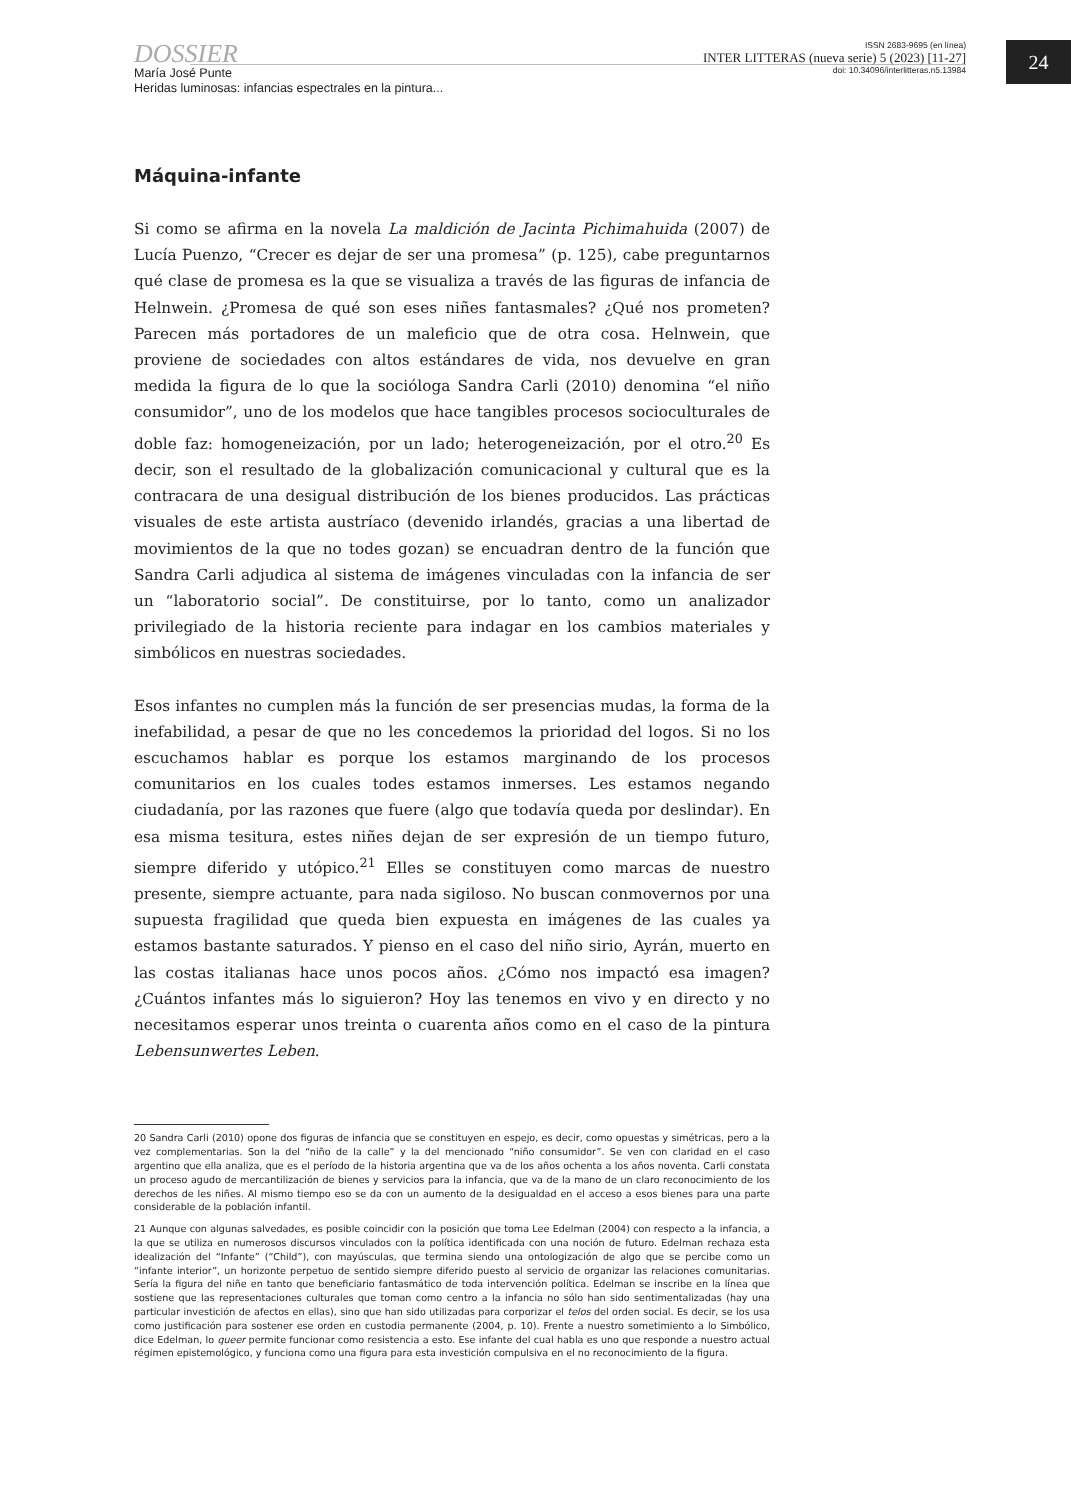DOSSIER
María José Punte
Heridas luminosas: infancias espectrales en la pintura...
ISSN 2683-9695 (en línea)
INTER LITTERAS (nueva serie) 5 (2023) [11-27]
doi: 10.34096/interlitteras.n5.13984
24
Máquina-infante
Si como se afirma en la novela La maldición de Jacinta Pichimahuida (2007) de Lucía Puenzo, “Crecer es dejar de ser una promesa” (p. 125), cabe preguntarnos qué clase de promesa es la que se visualiza a través de las figuras de infancia de Helnwein. ¿Promesa de qué son eses niñes fantasmales? ¿Qué nos prometen? Parecen más portadores de un maleficio que de otra cosa. Helnwein, que proviene de sociedades con altos estándares de vida, nos devuelve en gran medida la figura de lo que la socióloga Sandra Carli (2010) denomina “el niño consumidor”, uno de los modelos que hace tangibles procesos socioculturales de doble faz: homogeneización, por un lado; heterogeneización, por el otro.<sup>20</sup> Es decir, son el resultado de la globalización comunicacional y cultural que es la contracara de una desigual distribución de los bienes producidos. Las prácticas visuales de este artista austríaco (devenido irlandés, gracias a una libertad de movimientos de la que no todes gozan) se encuadran dentro de la función que Sandra Carli adjudica al sistema de imágenes vinculadas con la infancia de ser un “laboratorio social”. De constituirse, por lo tanto, como un analizador privilegiado de la historia reciente para indagar en los cambios materiales y simbólicos en nuestras sociedades.
Esos infantes no cumplen más la función de ser presencias mudas, la forma de la inefabilidad, a pesar de que no les concedemos la prioridad del logos. Si no los escuchamos hablar es porque los estamos marginando de los procesos comunitarios en los cuales todes estamos inmerses. Les estamos negando ciudadanía, por las razones que fuere (algo que todavía queda por deslindar). En esa misma tesitura, estes niñes dejan de ser expresión de un tiempo futuro, siempre diferido y utópico.<sup>21</sup> Elles se constituyen como marcas de nuestro presente, siempre actuante, para nada sigiloso. No buscan conmovernos por una supuesta fragilidad que queda bien expuesta en imágenes de las cuales ya estamos bastante saturados. Y pienso en el caso del niño sirio, Ayrán, muerto en las costas italianas hace unos pocos años. ¿Cómo nos impactó esa imagen? ¿Cuántos infantes más lo siguieron? Hoy las tenemos en vivo y en directo y no necesitamos esperar unos treinta o cuarenta años como en el caso de la pintura Lebensunwertes Leben.
20 Sandra Carli (2010) opone dos figuras de infancia que se constituyen en espejo, es decir, como opuestas y simétricas, pero a la vez complementarias. Son la del “niño de la calle” y la del mencionado “niño consumidor”. Se ven con claridad en el caso argentino que ella analiza, que es el período de la historia argentina que va de los años ochenta a los años noventa. Carli constata un proceso agudo de mercantilización de bienes y servicios para la infancia, que va de la mano de un claro reconocimiento de los derechos de les niñes. Al mismo tiempo eso se da con un aumento de la desigualdad en el acceso a esos bienes para una parte considerable de la población infantil.
21 Aunque con algunas salvedades, es posible coincidir con la posición que toma Lee Edelman (2004) con respecto a la infancia, a la que se utiliza en numerosos discursos vinculados con la política identificada con una noción de futuro. Edelman rechaza esta idealización del “Infante” (“Child”), con mayúsculas, que termina siendo una ontologización de algo que se percibe como un “infante interior”, un horizonte perpetuo de sentido siempre diferido puesto al servicio de organizar las relaciones comunitarias. Sería la figura del niñe en tanto que beneficiario fantasmático de toda intervención política. Edelman se inscribe en la línea que sostiene que las representaciones culturales que toman como centro a la infancia no sólo han sido sentimentalizadas (hay una particular investición de afectos en ellas), sino que han sido utilizadas para corporizar el telos del orden social. Es decir, se los usa como justificación para sostener ese orden en custodia permanente (2004, p. 10). Frente a nuestro sometimiento a lo Simbólico, dice Edelman, lo queer permite funcionar como resistencia a esto. Ese infante del cual habla es uno que responde a nuestro actual régimen epistemológico, y funciona como una figura para esta investición compulsiva en el no reconocimiento de la figura.